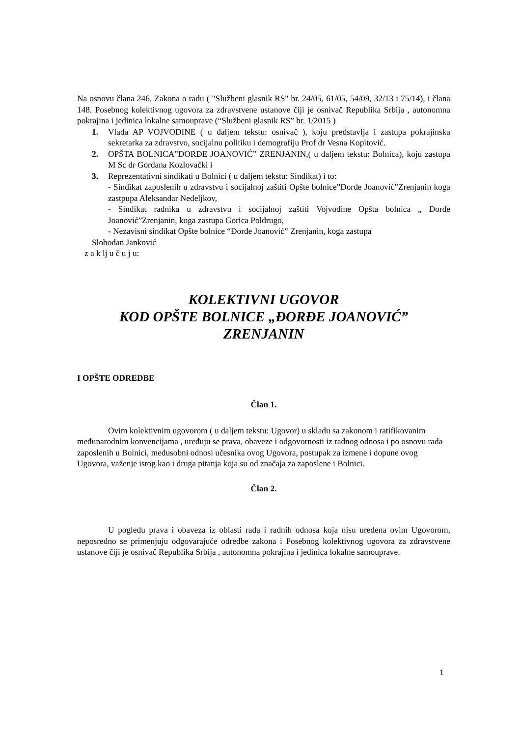Na osnovu člana 246. Zakona o radu ( "Službeni glasnik RS" br. 24/05, 61/05, 54/09, 32/13 i 75/14), i člana 148. Posebnog kolektivnog ugovora za zdravstvene ustanove čiji je osnivač Republika Srbija , autonomna pokrajina i jedinica lokalne samouprave (“Službeni glasnik RS” br. 1/2015 )
1. Vlada AP VOJVODINE ( u daljem tekstu: osnivač ), koju predstavlja i zastupa pokrajinska sekretarka za zdravstvo, socijalnu politiku i demografiju Prof dr Vesna Kopitović.
2. OPŠTA BOLNICA”ĐORĐE JOANOVIĆ” ZRENJANIN,( u daljem tekstu: Bolnica), koju zastupa M Sc dr Gordana Kozlovački i
3. Reprezentativni sindikati u Bolnici ( u daljem tekstu: Sindikat) i to:
- Sindikat zaposlenih u zdravstvu i socijalnoj zaštiti Opšte bolnice”Đorđe Joanović”Zrenjanin koga zastpupa Aleksandar Nedeljkov,
- Sindikat radnika u zdravstvu i socijalnoj zaštiti Vojvodine Opšta bolnica „ Đorđe Joanović”Zrenjanin, koga zastupa Gorica Poldrugo,
- Nezavisni sindikat Opšte bolnice “Đorđe Joanović” Zrenjanin, koga zastupa
Slobodan Janković
z a k lj u č u j u:
KOLEKTIVNI UGOVOR
KOD OPŠTE BOLNICE „ĐORĐE JOANOVIĆ”
ZRENJANIN
I OPŠTE ODREDBE
Član 1.
Ovim kolektivnim ugovorom ( u daljem tekstu: Ugovor) u skladu sa zakonom i ratifikovanim međunarodnim konvencijama , uređuju se prava, obaveze i odgovornosti iz radnog odnosa i po osnovu rada zaposlenih u Bolnici, međusobni odnosi učesnika ovog Ugovora, postupak za izmene i dopune ovog Ugovora, važenje istog kao i druga pitanja koja su od značaja za zaposlene i Bolnici.
Član 2.
U pogledu prava i obaveza iz oblasti rada i radnih odnosa koja nisu uređena ovim Ugovorom, neposredno se primenjuju odgovarajuće odredbe zakona i Posebnog kolektivnog ugovora za zdravstvene ustanove čiji je osnivač Republika Srbija , autonomna pokrajina i jedinica lokalne samouprave.
1